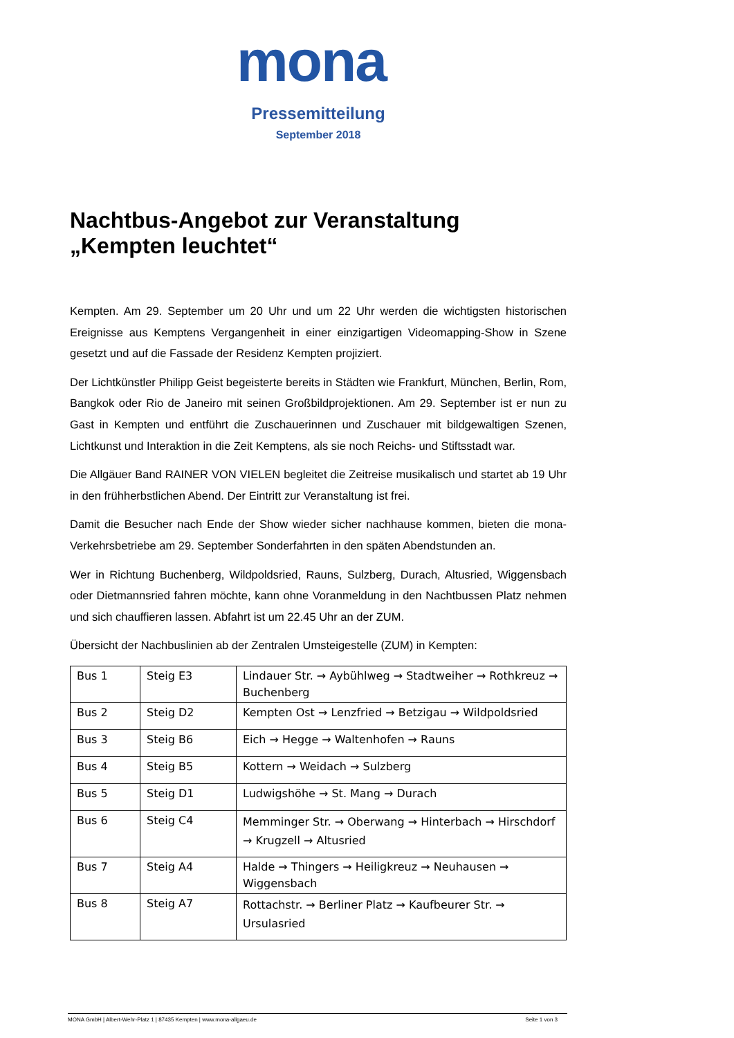mona
Pressemitteilung
September 2018
Nachtbus-Angebot zur Veranstaltung
„Kempten leuchtet“
Kempten. Am 29. September um 20 Uhr und um 22 Uhr werden die wichtigsten historischen Ereignisse aus Kemptens Vergangenheit in einer einzigartigen Videomapping-Show in Szene gesetzt und auf die Fassade der Residenz Kempten projiziert.
Der Lichtkünstler Philipp Geist begeisterte bereits in Städten wie Frankfurt, München, Berlin, Rom, Bangkok oder Rio de Janeiro mit seinen Großbildprojektionen. Am 29. September ist er nun zu Gast in Kempten und entführt die Zuschauerinnen und Zuschauer mit bildgewaltigen Szenen, Lichtkunst und Interaktion in die Zeit Kemptens, als sie noch Reichs- und Stiftsstadt war.
Die Allgäuer Band RAINER VON VIELEN begleitet die Zeitreise musikalisch und startet ab 19 Uhr in den frühherbstlichen Abend. Der Eintritt zur Veranstaltung ist frei.
Damit die Besucher nach Ende der Show wieder sicher nachhause kommen, bieten die mona-Verkehrsbetriebe am 29. September Sonderfahrten in den späten Abendstunden an.
Wer in Richtung Buchenberg, Wildpoldsried, Rauns, Sulzberg, Durach, Altusried, Wiggensbach oder Dietmannsried fahren möchte, kann ohne Voranmeldung in den Nachtbussen Platz nehmen und sich chauffieren lassen. Abfahrt ist um 22.45 Uhr an der ZUM.
Übersicht der Nachbuslinien ab der Zentralen Umsteigestelle (ZUM) in Kempten:
| Bus 1 | Steig E3 | Lindauer Str. → Aybühlweg → Stadtweiher → Rothkreuz → Buchenberg |
| Bus 2 | Steig D2 | Kempten Ost → Lenzfried → Betzigau → Wildpoldsried |
| Bus 3 | Steig B6 | Eich → Hegge → Waltenhofen → Rauns |
| Bus 4 | Steig B5 | Kottern → Weidach → Sulzberg |
| Bus 5 | Steig D1 | Ludwigshöhe → St. Mang → Durach |
| Bus 6 | Steig C4 | Memminger Str. → Oberwang → Hinterbach → Hirschdorf → Krugzell → Altusried |
| Bus 7 | Steig A4 | Halde → Thingers → Heiligkreuz → Neuhausen → Wiggensbach |
| Bus 8 | Steig A7 | Rottachstr. → Berliner Platz → Kaufbeurer Str. → Ursulasried |
MONA GmbH | Albert-Wehr-Platz 1 | 87435 Kempten | www.mona-allgaeu.de Seite 1 von 3